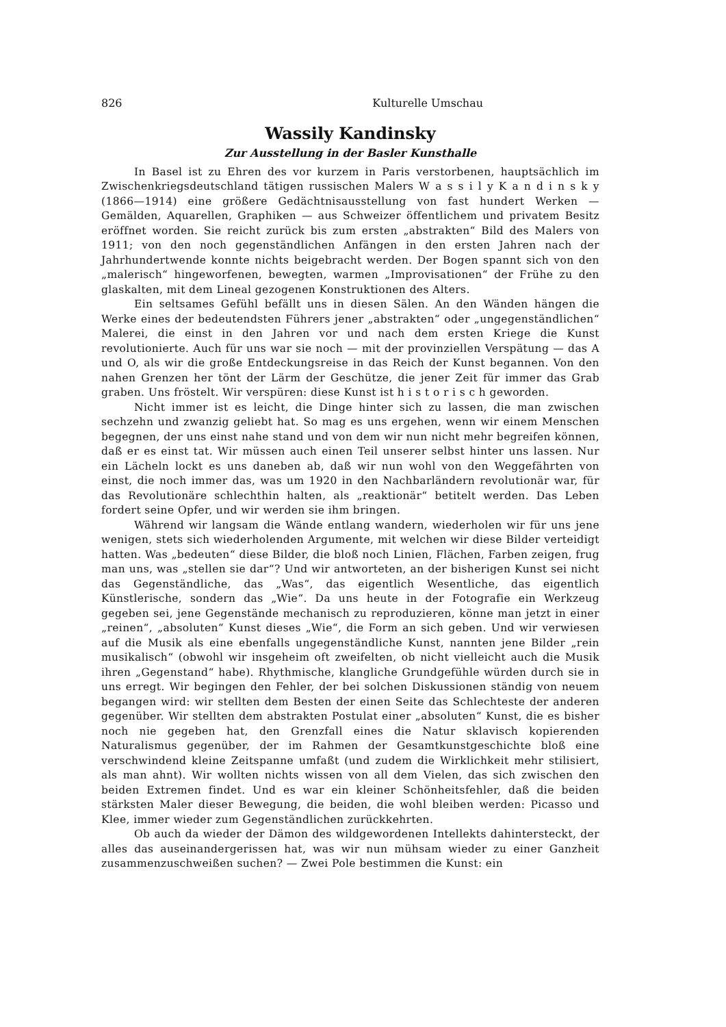826 Kulturelle Umschau
Wassily Kandinsky
Zur Ausstellung in der Basler Kunsthalle
In Basel ist zu Ehren des vor kurzem in Paris verstorbenen, hauptsächlich im Zwischenkriegsdeutschland tätigen russischen Malers W a s s i l y K a n d i n s k y (1866—1914) eine größere Gedächtnisausstellung von fast hundert Werken — Gemälden, Aquarellen, Graphiken — aus Schweizer öffentlichem und privatem Besitz eröffnet worden. Sie reicht zurück bis zum ersten „abstrakten“ Bild des Malers von 1911; von den noch gegenständlichen Anfängen in den ersten Jahren nach der Jahrhundertwende konnte nichts beigebracht werden. Der Bogen spannt sich von den „malerisch“ hingeworfenen, bewegten, warmen „Improvisationen“ der Frühe zu den glaskalten, mit dem Lineal gezogenen Konstruktionen des Alters.
Ein seltsames Gefühl befällt uns in diesen Sälen. An den Wänden hängen die Werke eines der bedeutendsten Führers jener „abstrakten“ oder „ungegenständlichen“ Malerei, die einst in den Jahren vor und nach dem ersten Kriege die Kunst revolutionierte. Auch für uns war sie noch — mit der provinziellen Verspätung — das A und O, als wir die große Entdeckungsreise in das Reich der Kunst begannen. Von den nahen Grenzen her tönt der Lärm der Geschütze, die jener Zeit für immer das Grab graben. Uns fröstelt. Wir verspüren: diese Kunst ist h i s t o r i s c h geworden.
Nicht immer ist es leicht, die Dinge hinter sich zu lassen, die man zwischen sechzehn und zwanzig geliebt hat. So mag es uns ergehen, wenn wir einem Menschen begegnen, der uns einst nahe stand und von dem wir nun nicht mehr begreifen können, daß er es einst tat. Wir müssen auch einen Teil unserer selbst hinter uns lassen. Nur ein Lächeln lockt es uns daneben ab, daß wir nun wohl von den Weggefährten von einst, die noch immer das, was um 1920 in den Nachbarländern revolutionär war, für das Revolutionäre schlechthin halten, als „reaktionär“ betitelt werden. Das Leben fordert seine Opfer, und wir werden sie ihm bringen.
Während wir langsam die Wände entlang wandern, wiederholen wir für uns jene wenigen, stets sich wiederholenden Argumente, mit welchen wir diese Bilder verteidigt hatten. Was „bedeuten“ diese Bilder, die bloß noch Linien, Flächen, Farben zeigen, frug man uns, was „stellen sie dar“? Und wir antworteten, an der bisherigen Kunst sei nicht das Gegenständliche, das „Was“, das eigentlich Wesentliche, das eigentlich Künstlerische, sondern das „Wie“. Da uns heute in der Fotografie ein Werkzeug gegeben sei, jene Gegenstände mechanisch zu reproduzieren, könne man jetzt in einer „reinen“, „absoluten“ Kunst dieses „Wie“, die Form an sich geben. Und wir verwiesen auf die Musik als eine ebenfalls ungegenständliche Kunst, nannten jene Bilder „rein musikalisch“ (obwohl wir insgeheim oft zweifelten, ob nicht vielleicht auch die Musik ihren „Gegenstand“ habe). Rhythmische, klangliche Grundgefühle würden durch sie in uns erregt. Wir begingen den Fehler, der bei solchen Diskussionen ständig von neuem begangen wird: wir stellten dem Besten der einen Seite das Schlechteste der anderen gegenüber. Wir stellten dem abstrakten Postulat einer „absoluten“ Kunst, die es bisher noch nie gegeben hat, den Grenzfall eines die Natur sklavisch kopierenden Naturalismus gegenüber, der im Rahmen der Gesamtkunstgeschichte bloß eine verschwindend kleine Zeitspanne umfaßt (und zudem die Wirklichkeit mehr stilisiert, als man ahnt). Wir wollten nichts wissen von all dem Vielen, das sich zwischen den beiden Extremen findet. Und es war ein kleiner Schönheitsfehler, daß die beiden stärksten Maler dieser Bewegung, die beiden, die wohl bleiben werden: Picasso und Klee, immer wieder zum Gegenständlichen zurückkehrten.
Ob auch da wieder der Dämon des wildgewordenen Intellekts dahintersteckt, der alles das auseinandergerissen hat, was wir nun mühsam wieder zu einer Ganzheit zusammenzuschweißen suchen? — Zwei Pole bestimmen die Kunst: ein